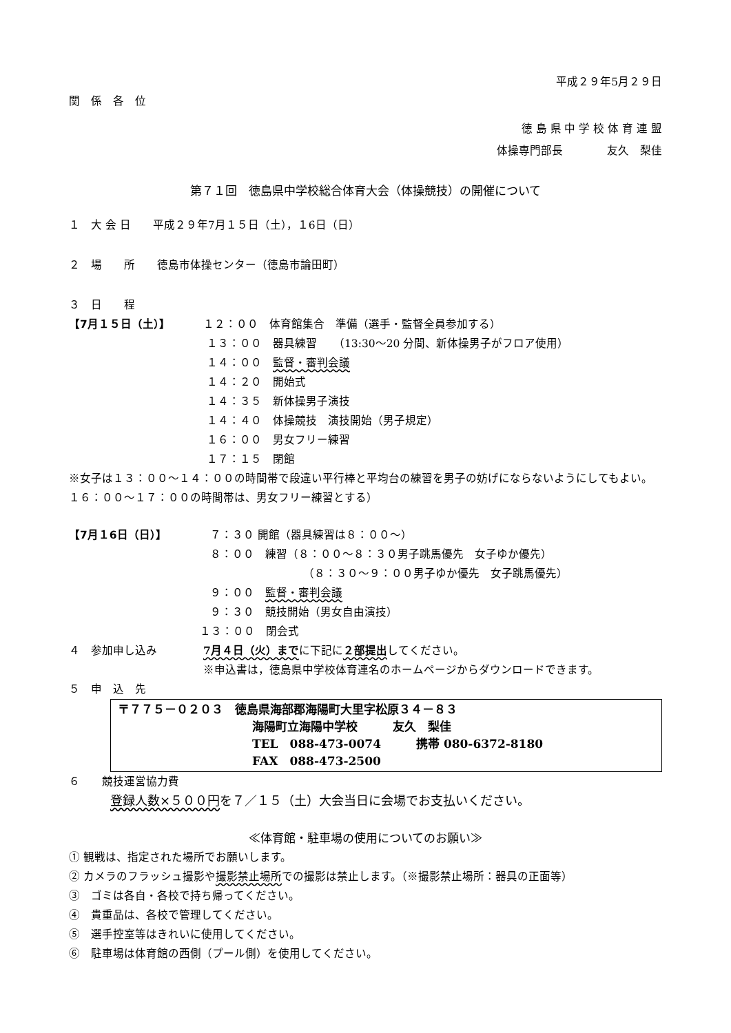平成２９年5月２９日
関　係　各　位
徳 島 県 中 学 校 体 育 連 盟
体操専門部長　　　　友久　梨佳
第７１回　徳島県中学校総合体育大会（体操競技）の開催について
１　大 会 日　　平成２９年7月１５日（土），１6日（日）
２　場　　所　　徳島市体操センター（徳島市論田町）
３　日　　程
【7月１５日（土）】 １２：００　体育館集合　準備（選手・監督全員参加する）
１３：００　器具練習　　（13:30～20 分間、新体操男子がフロア使用）
１４：００　監督・審判会議
１４：２０　開始式
１４：３５　新体操男子演技
１４：４０　体操競技　演技開始（男子規定）
１６：００　男女フリー練習
１７：１５　閉館
※女子は１３：００～１４：００の時間帯で段違い平行棒と平均台の練習を男子の妨げにならないようにしてもよい。１６：００～１７：００の時間帯は、男女フリー練習とする）
【7月１6日（日）】 ７：３０ 開館（器具練習は８：００～）
８：００　練習（８：００～８：３０男子跳馬優先　女子ゆか優先）
（８：３０～９：００男子ゆか優先　女子跳馬優先）
９：００　監督・審判会議
９：３０　競技開始（男女自由演技）
１３：００　閉会式
４　参加申し込み 7月４日（火）までに下記に２部提出してください。
※申込書は，徳島県中学校体育連名のホームページからダウンロードできます。
５　申　込　先
〒７７５－０２０３　徳島県海部郡海陽町大里字松原３４－８３
海陽町立海陽中学校　　　友久　梨佳
TEL　088-473-0074　　　携帯 080-6372-8180
FAX　088-473-2500
６　　競技運営協力費
登録人数×５００円を７／１５（土）大会当日に会場でお支払いください。
≪体育館・駐車場の使用についてのお願い≫
① 観戦は、指定された場所でお願いします。
② カメラのフラッシュ撮影や撮影禁止場所での撮影は禁止します。（※撮影禁止場所：器具の正面等）
③　ゴミは各自・各校で持ち帰ってください。
④　貴重品は、各校で管理してください。
⑤　選手控室等はきれいに使用してください。
⑥　駐車場は体育館の西側（プール側）を使用してください。